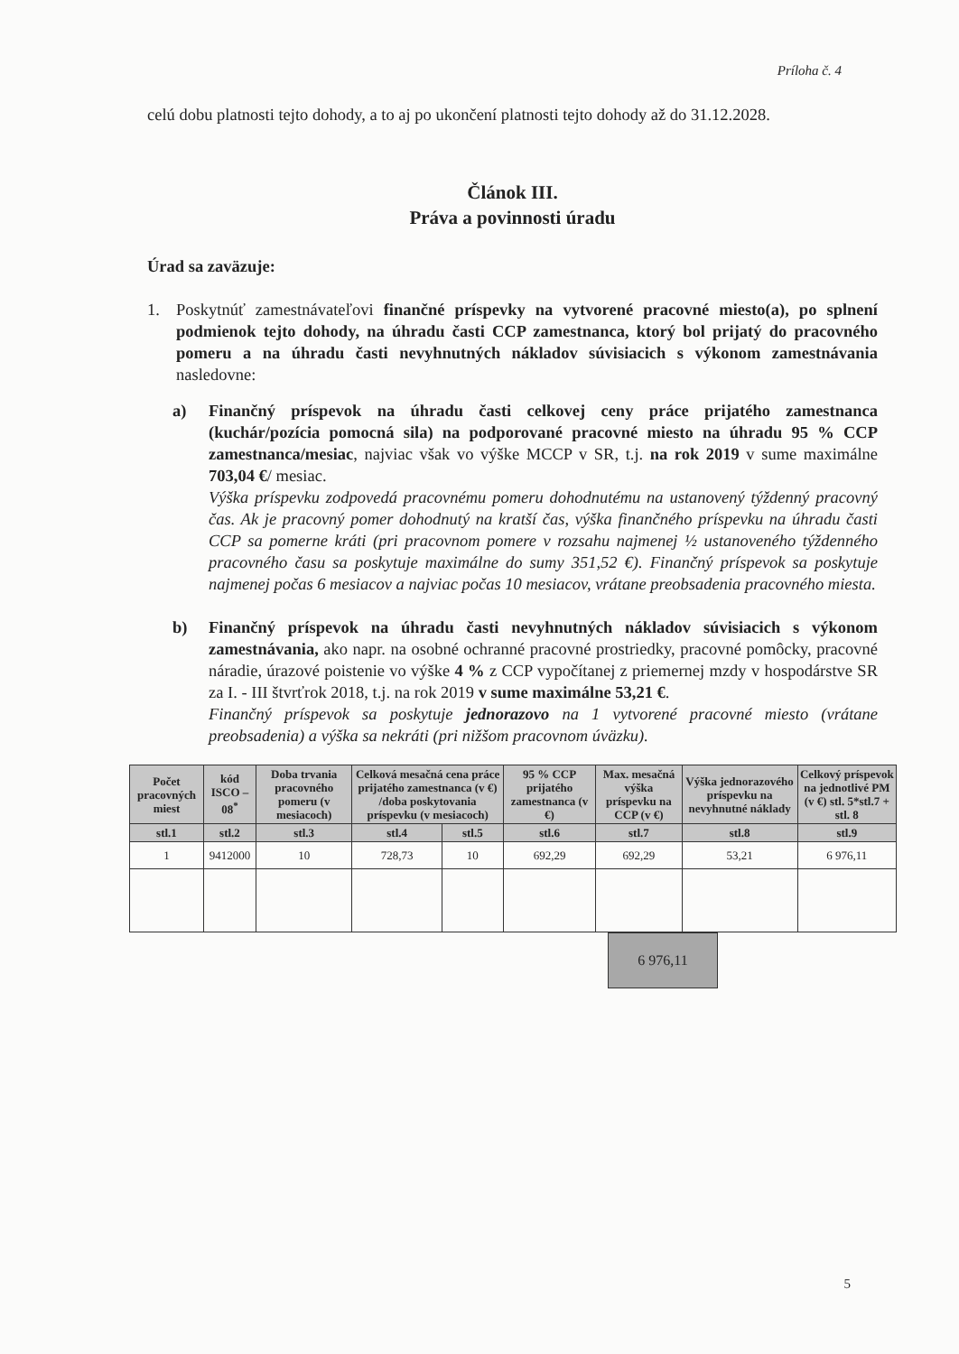Príloha č. 4
celú dobu platnosti tejto dohody, a to aj po ukončení platnosti tejto dohody až do 31.12.2028.
Článok III.
Práva a povinnosti úradu
Úrad sa zaväzuje:
1. Poskytnúť zamestnávateľovi finančné príspevky na vytvorené pracovné miesto(a), po splnení podmienok tejto dohody, na úhradu časti CCP zamestnanca, ktorý bol prijatý do pracovného pomeru a na úhradu časti nevyhnutných nákladov súvisiacich s výkonom zamestnávania nasledovne:
a) Finančný príspevok na úhradu časti celkovej ceny práce prijatého zamestnanca (kuchár/pozícia pomocná sila) na podporované pracovné miesto na úhradu 95 % CCP zamestnanca/mesiac, najviac však vo výške MCCP v SR, t.j. na rok 2019 v sume maximálne 703,04 €/ mesiac.
Výška príspevku zodpovedá pracovnému pomeru dohodnutému na ustanovený týždenný pracovný čas. Ak je pracovný pomer dohodnutý na kratší čas, výška finančného príspevku na úhradu časti CCP sa pomerne kráti (pri pracovnom pomere v rozsahu najmenej ½ ustanoveného týždenného pracovného času sa poskytuje maximálne do sumy 351,52 €). Finančný príspevok sa poskytuje najmenej počas 6 mesiacov a najviac počas 10 mesiacov, vrátane preobsadenia pracovného miesta.
b) Finančný príspevok na úhradu časti nevyhnutných nákladov súvisiacich s výkonom zamestnávania, ako napr. na osobné ochranné pracovné prostriedky, pracovné pomôcky, pracovné náradie, úrazové poistenie vo výške 4 % z CCP vypočítanej z priemernej mzdy v hospodárstve SR za I. - III štvrťrok 2018, t.j. na rok 2019 v sume maximálne 53,21 €.
Finančný príspevok sa poskytuje jednorazovo na 1 vytvorené pracovné miesto (vrátane preobsadenia) a výška sa nekráti (pri nižšom pracovnom úväzku).
| Počet pracovných miest | kód ISCO – 08<sup>*</sup> | Doba trvania pracovného pomeru (v mesiacoch) | Celková mesačná cena práce prijatého zamestnanca (v €) /doba poskytovania príspevku (v mesiacoch) | | 95 % CCP prijatého zamestnanca (v €) | Max. mesačná výška príspevku na CCP (v €) | Výška jednorazového príspevku na nevyhnutné náklady | Celkový príspevok na jednotlivé PM (v €) stl. 5*stl.7 + stl. 8 |
| --- | --- | --- | --- | --- | --- | --- | --- | --- |
| stl.1 | stl.2 | stl.3 | stl.4 | stl.5 | stl.6 | stl.7 | stl.8 | stl.9 |
| 1 | 9412000 | 10 | 728,73 | 10 | 692,29 | 692,29 | 53,21 | 6 976,11 |
6 976,11
5